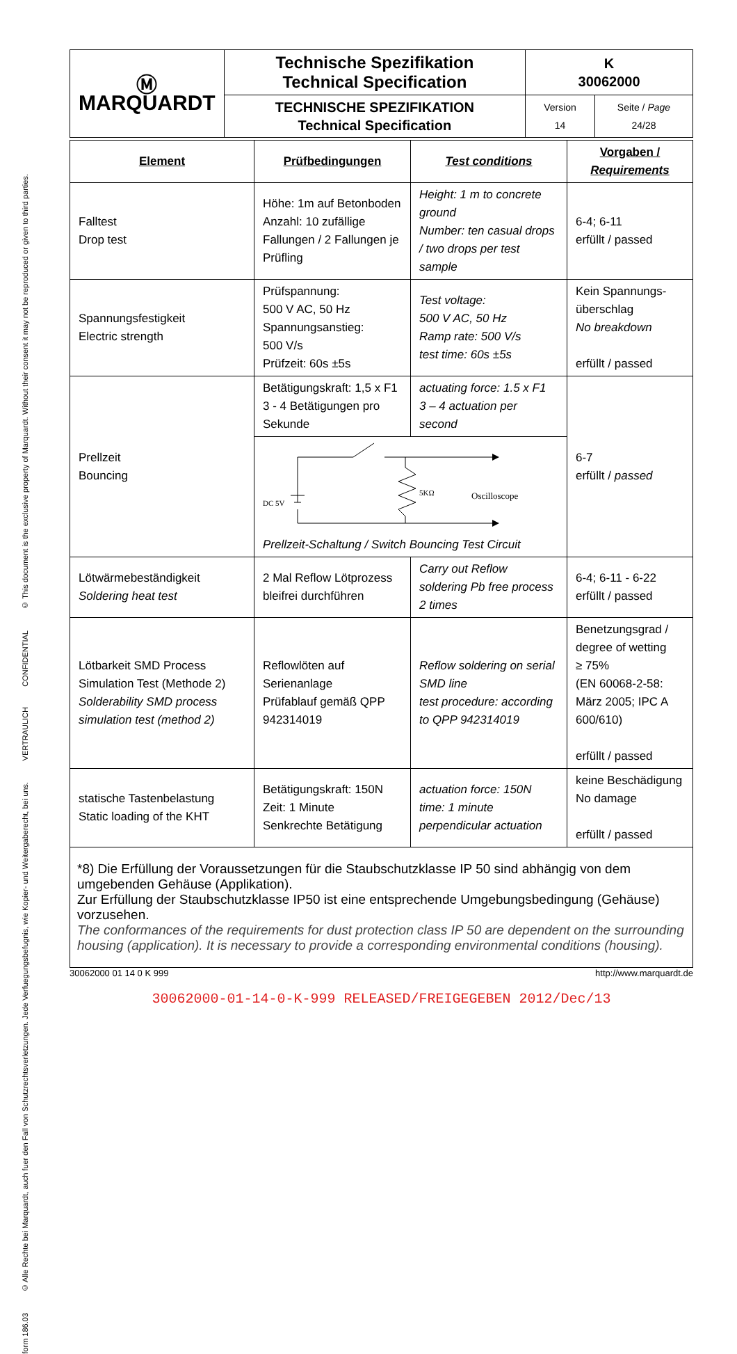© This document is the exclusive property of Marquardt. Without their consent it may not be reproduced or given to third parties.
CONFIDENTIAL
VERTRAULICH
© Alle Rechte bei Marquardt, auch fuer den Fall von Schutzrechtsverletzungen. Jede Verfuegungsbefugnis, wie Kopier- und Weitergaberecht, bei uns.
form 186.03
| Ⓜ MARQUARDT | Technische Spezifikation Technical Specification | K 30062000 | |
| | TECHNISCHE SPEZIFIKATION Technical Specification | Version 14 | Seite / Page 24/28 |
| Element | Prüfbedingungen | Test conditions | Vorgaben / Requirements |
| --- | --- | --- | --- |
| Falltest Drop test | Höhe: 1m auf Betonboden Anzahl: 10 zufällige Fallungen / 2 Fallungen je Prüfling | Height: 1 m to concrete ground Number: ten casual drops / two drops per test sample | 6-4; 6-11 erfüllt / passed |
| Spannungsfestigkeit Electric strength | Prüfspannung: 500 V AC, 50 Hz Spannungsanstieg: 500 V/s Prüfzeit: 60s ±5s | Test voltage: 500 V AC, 50 Hz Ramp rate: 500 V/s test time: 60s ±5s | Kein Spannungs-überschlag No breakdown erfüllt / passed |
| Prellzeit Bouncing | Betätigungskraft: 1,5 x F1 3 - 4 Betätigungen pro Sekunde | actuating force: 1.5 x F1 3 – 4 actuation per second | 6-7 erfüllt / passed |
| | DC 5V 5KΩ Oscilloscope Prellzeit-Schaltung / Switch Bouncing Test Circuit | | |
| Lötwärmebeständigkeit Soldering heat test | 2 Mal Reflow Lötprozess bleifrei durchführen | Carry out Reflow soldering Pb free process 2 times | 6-4; 6-11 - 6-22 erfüllt / passed |
| Lötbarkeit SMD Process Simulation Test (Methode 2) Solderability SMD process simulation test (method 2) | Reflowlöten auf Serienanlage Prüfablauf gemäß QPP 942314019 | Reflow soldering on serial SMD line test procedure: according to QPP 942314019 | Benetzungsgrad / degree of wetting ≥ 75% (EN 60068-2-58: März 2005; IPC A 600/610) erfüllt / passed |
| statische Tastenbelastung Static loading of the KHT | Betätigungskraft: 150N Zeit: 1 Minute Senkrechte Betätigung | actuation force: 150N time: 1 minute perpendicular actuation | keine Beschädigung No damage erfüllt / passed |
*8) Die Erfüllung der Voraussetzungen für die Staubschutzklasse IP 50 sind abhängig von dem umgebenden Gehäuse (Applikation).
Zur Erfüllung der Staubschutzklasse IP50 ist eine entsprechende Umgebungsbedingung (Gehäuse) vorzusehen.
The conformances of the requirements for dust protection class IP 50 are dependent on the surrounding housing (application). It is necessary to provide a corresponding environmental conditions (housing).
30062000 01 14 0 K 999 http://www.marquardt.de
30062000-01-14-0-K-999 RELEASED/FREIGEGEBEN 2012/Dec/13